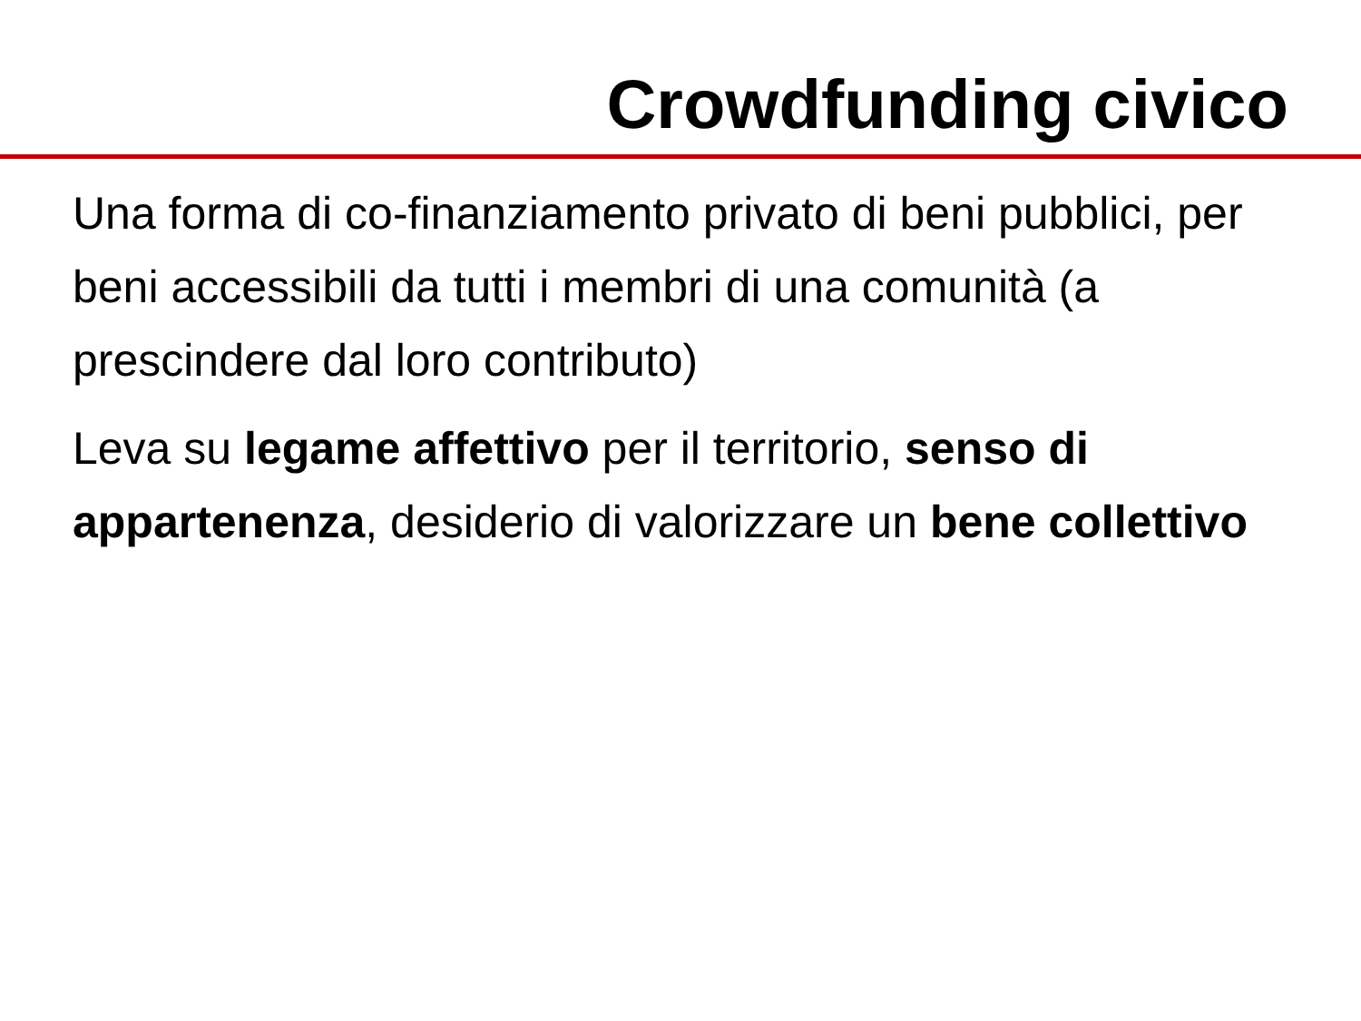Crowdfunding civico
Una forma di co-finanziamento privato di beni pubblici, per beni accessibili da tutti i membri di una comunità (a prescindere dal loro contributo)
Leva su legame affettivo per il territorio, senso di appartenenza, desiderio di valorizzare un bene collettivo